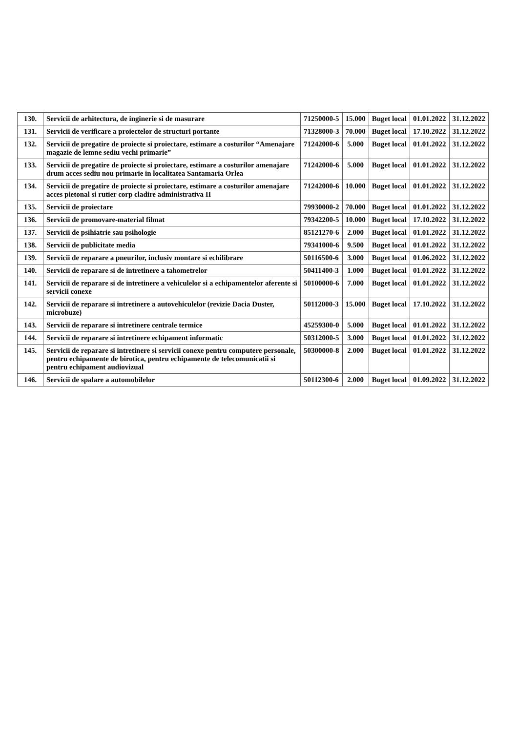| 130. | Servicii de arhitectura, de inginerie si de masurare | 71250000-5 | 15.000 | Buget local | 01.01.2022 | 31.12.2022 |
| 131. | Servicii de verificare a proiectelor de structuri portante | 71328000-3 | 70.000 | Buget local | 17.10.2022 | 31.12.2022 |
| 132. | Servicii de pregatire de proiecte si proiectare, estimare a costurilor “Amenajare magazie de lemne sediu vechi primarie” | 71242000-6 | 5.000 | Buget local | 01.01.2022 | 31.12.2022 |
| 133. | Servicii de pregatire de proiecte si proiectare, estimare a costurilor amenajare drum acces sediu nou primarie in localitatea Santamaria Orlea | 71242000-6 | 5.000 | Buget local | 01.01.2022 | 31.12.2022 |
| 134. | Servicii de pregatire de proiecte si proiectare, estimare a costurilor amenajare acces pietonal si rutier corp cladire administrativa II | 71242000-6 | 10.000 | Buget local | 01.01.2022 | 31.12.2022 |
| 135. | Servicii de proiectare | 79930000-2 | 70.000 | Buget local | 01.01.2022 | 31.12.2022 |
| 136. | Servicii de promovare-material filmat | 79342200-5 | 10.000 | Buget local | 17.10.2022 | 31.12.2022 |
| 137. | Servicii de psihiatrie sau psihologie | 85121270-6 | 2.000 | Buget local | 01.01.2022 | 31.12.2022 |
| 138. | Servicii de publicitate media | 79341000-6 | 9.500 | Buget local | 01.01.2022 | 31.12.2022 |
| 139. | Servicii de reparare a pneurilor, inclusiv montare si echilibrare | 50116500-6 | 3.000 | Buget local | 01.06.2022 | 31.12.2022 |
| 140. | Servicii de reparare si de intretinere a tahometrelor | 50411400-3 | 1.000 | Buget local | 01.01.2022 | 31.12.2022 |
| 141. | Servicii de reparare si de intretinere a vehiculelor si a echipamentelor aferente si servicii conexe | 50100000-6 | 7.000 | Buget local | 01.01.2022 | 31.12.2022 |
| 142. | Servicii de reparare si intretinere a autovehiculelor (revizie Dacia Duster, microbuze) | 50112000-3 | 15.000 | Buget local | 17.10.2022 | 31.12.2022 |
| 143. | Servicii de reparare si intretinere centrale termice | 45259300-0 | 5.000 | Buget local | 01.01.2022 | 31.12.2022 |
| 144. | Servicii de reparare si intretinere echipament informatic | 50312000-5 | 3.000 | Buget local | 01.01.2022 | 31.12.2022 |
| 145. | Servicii de reparare si intretinere si servicii conexe pentru computere personale, pentru echipamente de birotica, pentru echipamente de telecomunicatii si pentru echipament audiovizual | 50300000-8 | 2.000 | Buget local | 01.01.2022 | 31.12.2022 |
| 146. | Servicii de spalare a automobilelor | 50112300-6 | 2.000 | Buget local | 01.09.2022 | 31.12.2022 |